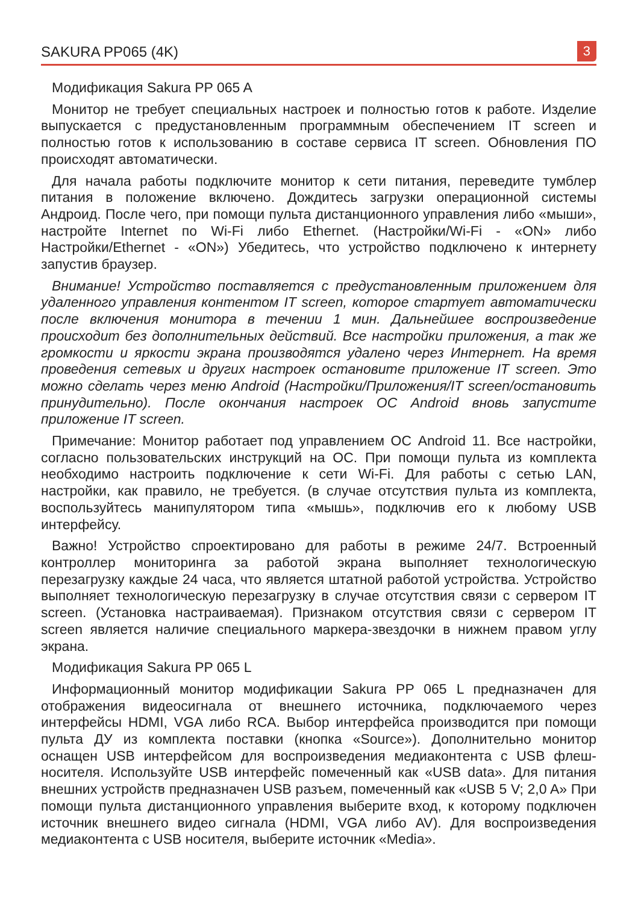SAKURA PP065 (4K) 3
Модификация Sakura PP 065 A
Монитор не требует специальных настроек и полностью готов к работе. Изделие выпускается с предустановленным программным обеспечением IT screen и полностью готов к использованию в составе сервиса IT screen. Обновления ПО происходят автоматически.
Для начала работы подключите монитор к сети питания, переведите тумблер питания в положение включено. Дождитесь загрузки операционной системы Андроид. После чего, при помощи пульта дистанционного управления либо «мыши», настройте Internet по Wi-Fi либо Ethernet. (Настройки/Wi-Fi - «ON» либо Настройки/Ethernet - «ON») Убедитесь, что устройство подключено к интернету запустив браузер.
Внимание! Устройство поставляется с предустановленным приложением для удаленного управления контентом IT screen, которое стартует автоматически после включения монитора в течении 1 мин. Дальнейшее воспроизведение происходит без дополнительных действий. Все настройки приложения, а так же громкости и яркости экрана производятся удалено через Интернет. На время проведения сетевых и других настроек остановите приложение IT screen. Это можно сделать через меню Android (Настройки/Приложения/IT screen/остановить принудительно). После окончания настроек ОС Android вновь запустите приложение IT screen.
Примечание: Монитор работает под управлением ОС Android 11. Все настройки, согласно пользовательских инструкций на ОС. При помощи пульта из комплекта необходимо настроить подключение к сети Wi-Fi. Для работы с сетью LAN, настройки, как правило, не требуется. (в случае отсутствия пульта из комплекта, воспользуйтесь манипулятором типа «мышь», подключив его к любому USB интерфейсу.
Важно! Устройство спроектировано для работы в режиме 24/7. Встроенный контроллер мониторинга за работой экрана выполняет технологическую перезагрузку каждые 24 часа, что является штатной работой устройства. Устройство выполняет технологическую перезагрузку в случае отсутствия связи с сервером IT screen. (Установка настраиваемая). Признаком отсутствия связи с сервером IT screen является наличие специального маркера-звездочки в нижнем правом углу экрана.
Модификация Sakura PP 065 L
Информационный монитор модификации Sakura PP 065 L предназначен для отображения видеосигнала от внешнего источника, подключаемого через интерфейсы HDMI, VGA либо RCA. Выбор интерфейса производится при помощи пульта ДУ из комплекта поставки (кнопка «Source»). Дополнительно монитор оснащен USB интерфейсом для воспроизведения медиаконтента с USB флеш-носителя. Используйте USB интерфейс помеченный как «USB data». Для питания внешних устройств предназначен USB разъем, помеченный как «USB 5 V; 2,0 A» При помощи пульта дистанционного управления выберите вход, к которому подключен источник внешнего видео сигнала (HDMI, VGA либо AV). Для воспроизведения медиаконтента с USB носителя, выберите источник «Media».